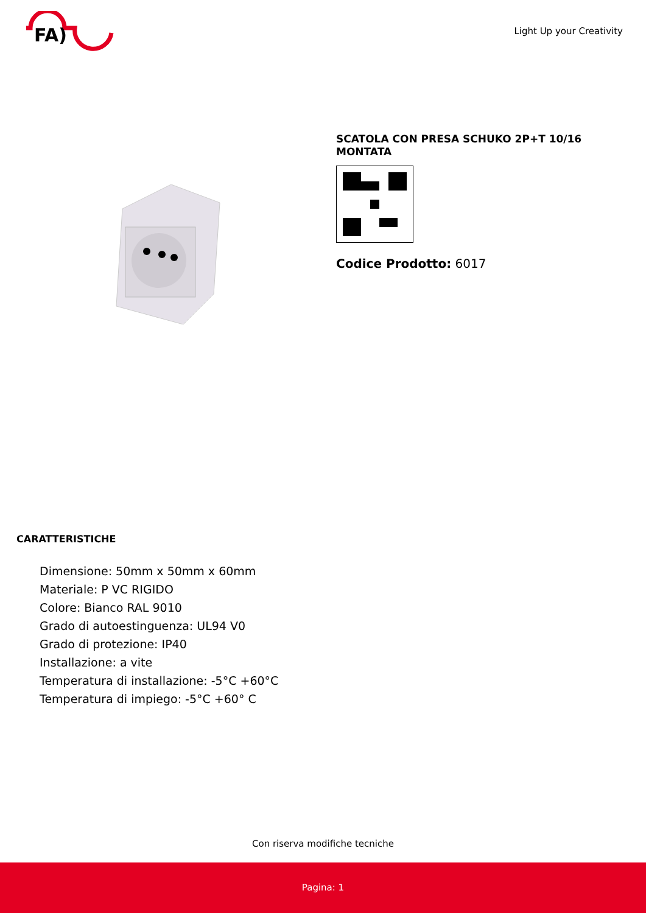FA)
Light Up your Creativity
SCATOLA CON PRESA SCHUKO 2P+T 10/16 MONTATA
Codice Prodotto: 6017
CARATTERISTICHE
Dimensione: 50mm x 50mm x 60mm
Materiale: P VC RIGIDO
Colore: Bianco RAL 9010
Grado di autoestinguenza: UL94 V0
Grado di protezione: IP40
Installazione: a vite
Temperatura di installazione: -5°C +60°C
Temperatura di impiego: -5°C +60° C
Con riserva modifiche tecniche
Pagina: 1